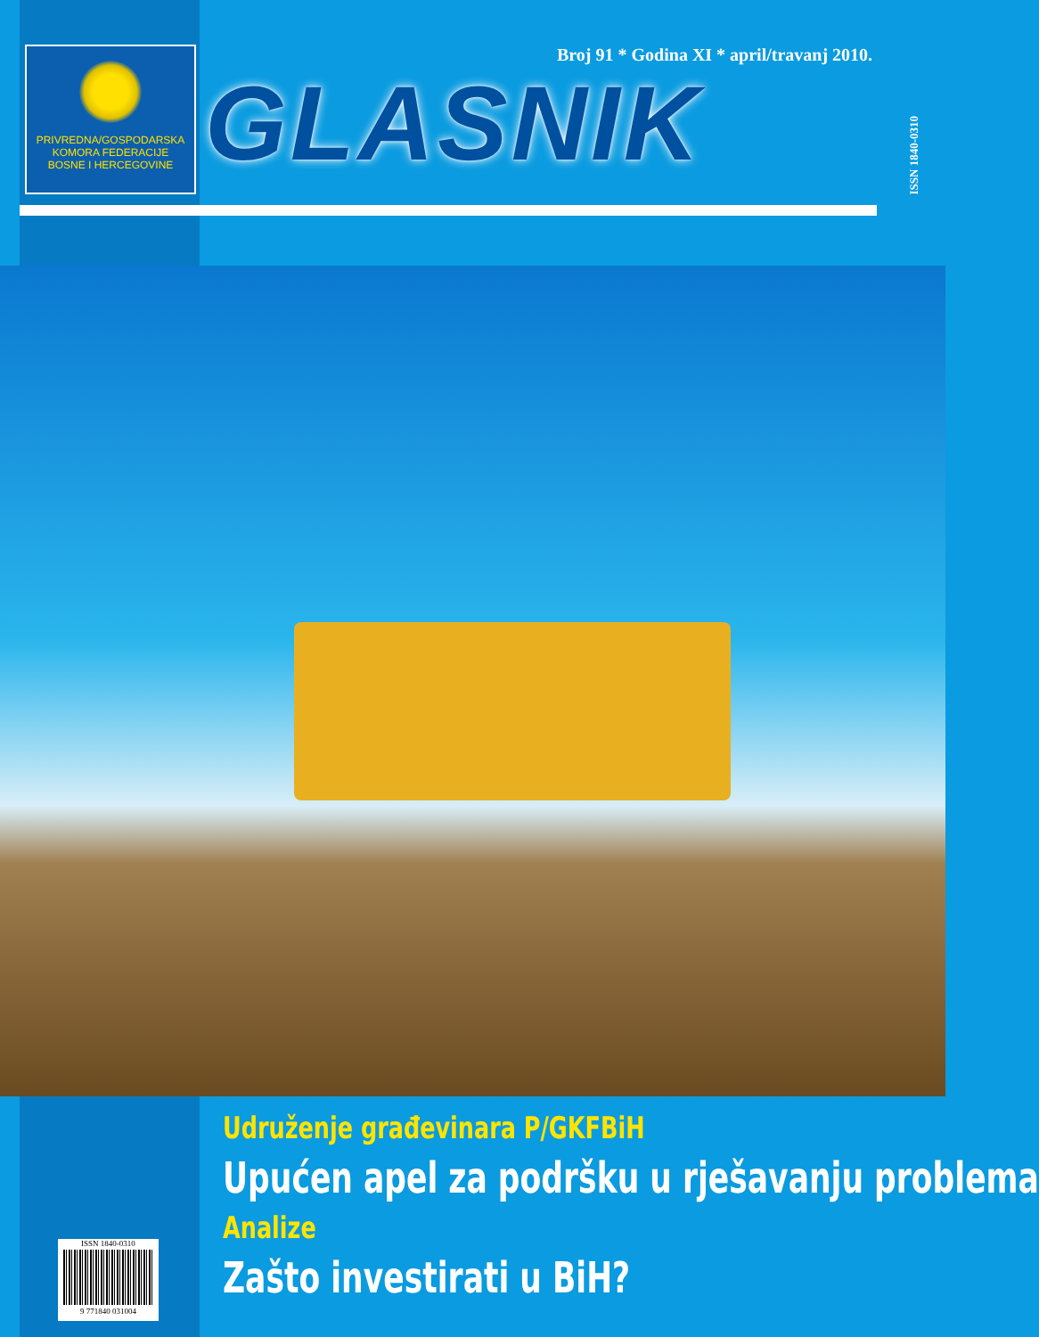PRIVREDNA/GOSPODARSKA
KOMORA FEDERACIJE
BOSNE I HERCEGOVINE
Broj 91 * Godina XI * april/travanj 2010.
GLASNIK
ISSN 1840-0310
Udruženje građevinara P/GKFBiH
Upućen apel za podršku u rješavanju problema
Analize
Zašto investirati u BiH?
ISSN 1840-0310
9 771840 031004